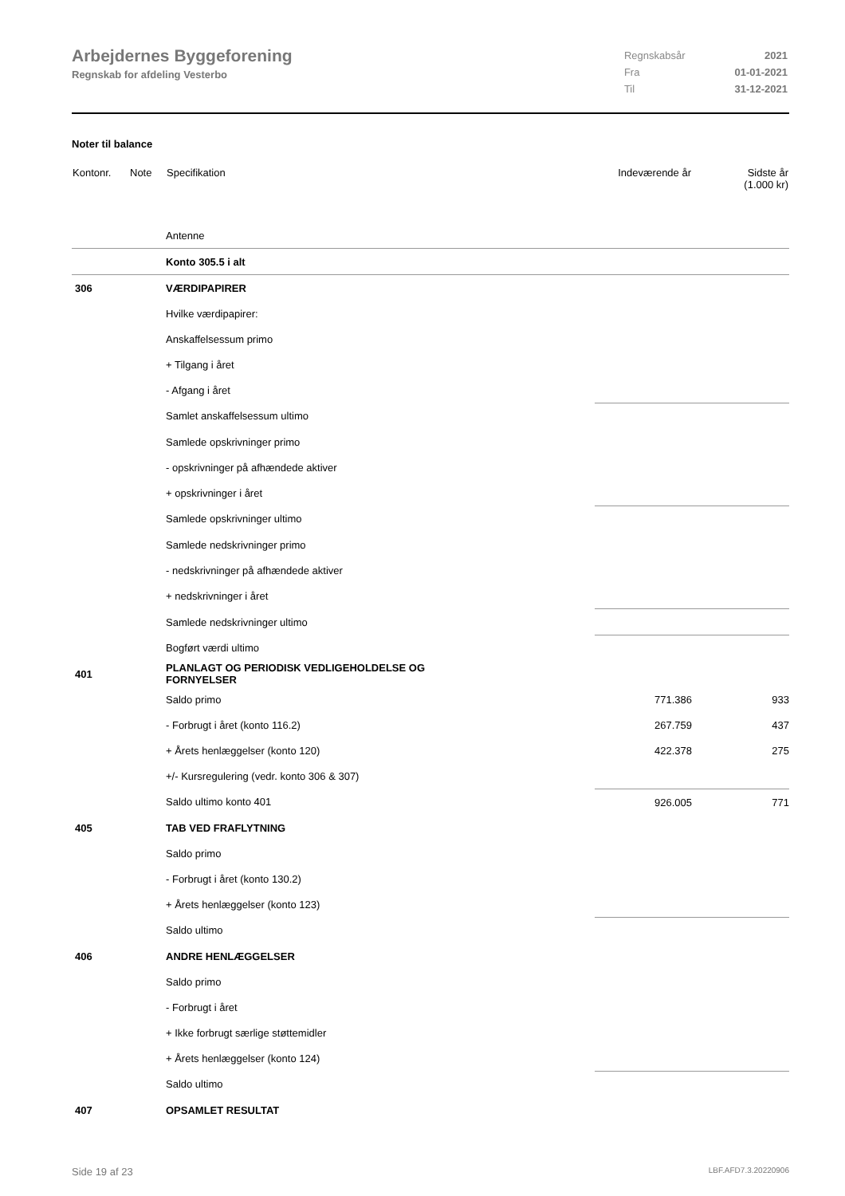Arbejdernes Byggeforening
Regnskab for afdeling Vesterbo
| Regnskabsår | 2021 |
| Fra | 01-01-2021 |
| Til | 31-12-2021 |
Noter til balance
| Kontonr. | Note | Specifikation | Indeværende år | Sidste år (1.000 kr) |
| --- | --- | --- | --- | --- |
| | | Antenne | | |
| | | Konto 305.5 i alt | | |
| 306 | | VÆRDIPAPIRER | | |
| | | Hvilke værdipapirer: | | |
| | | Anskaffelsessum primo | | |
| | | + Tilgang i året | | |
| | | - Afgang i året | | |
| | | Samlet anskaffelsessum ultimo | | |
| | | Samlede opskrivninger primo | | |
| | | - opskrivninger på afhændede aktiver | | |
| | | + opskrivninger i året | | |
| | | Samlede opskrivninger ultimo | | |
| | | Samlede nedskrivninger primo | | |
| | | - nedskrivninger på afhændede aktiver | | |
| | | + nedskrivninger i året | | |
| | | Samlede nedskrivninger ultimo | | |
| | | Bogført værdi ultimo | | |
| 401 | | PLANLAGT OG PERIODISK VEDLIGEHOLDELSE OG FORNYELSER | | |
| | | Saldo primo | 771.386 | 933 |
| | | - Forbrugt i året (konto 116.2) | 267.759 | 437 |
| | | + Årets henlæggelser (konto 120) | 422.378 | 275 |
| | | +/- Kursregulering (vedr. konto 306 & 307) | | |
| | | Saldo ultimo konto 401 | 926.005 | 771 |
| 405 | | TAB VED FRAFLYTNING | | |
| | | Saldo primo | | |
| | | - Forbrugt i året (konto 130.2) | | |
| | | + Årets henlæggelser (konto 123) | | |
| | | Saldo ultimo | | |
| 406 | | ANDRE HENLÆGGELSER | | |
| | | Saldo primo | | |
| | | - Forbrugt i året | | |
| | | + Ikke forbrugt særlige støttemidler | | |
| | | + Årets henlæggelser (konto 124) | | |
| | | Saldo ultimo | | |
| 407 | | OPSAMLET RESULTAT | | |
Side 19 af 23 LBF.AFD7.3.20220906